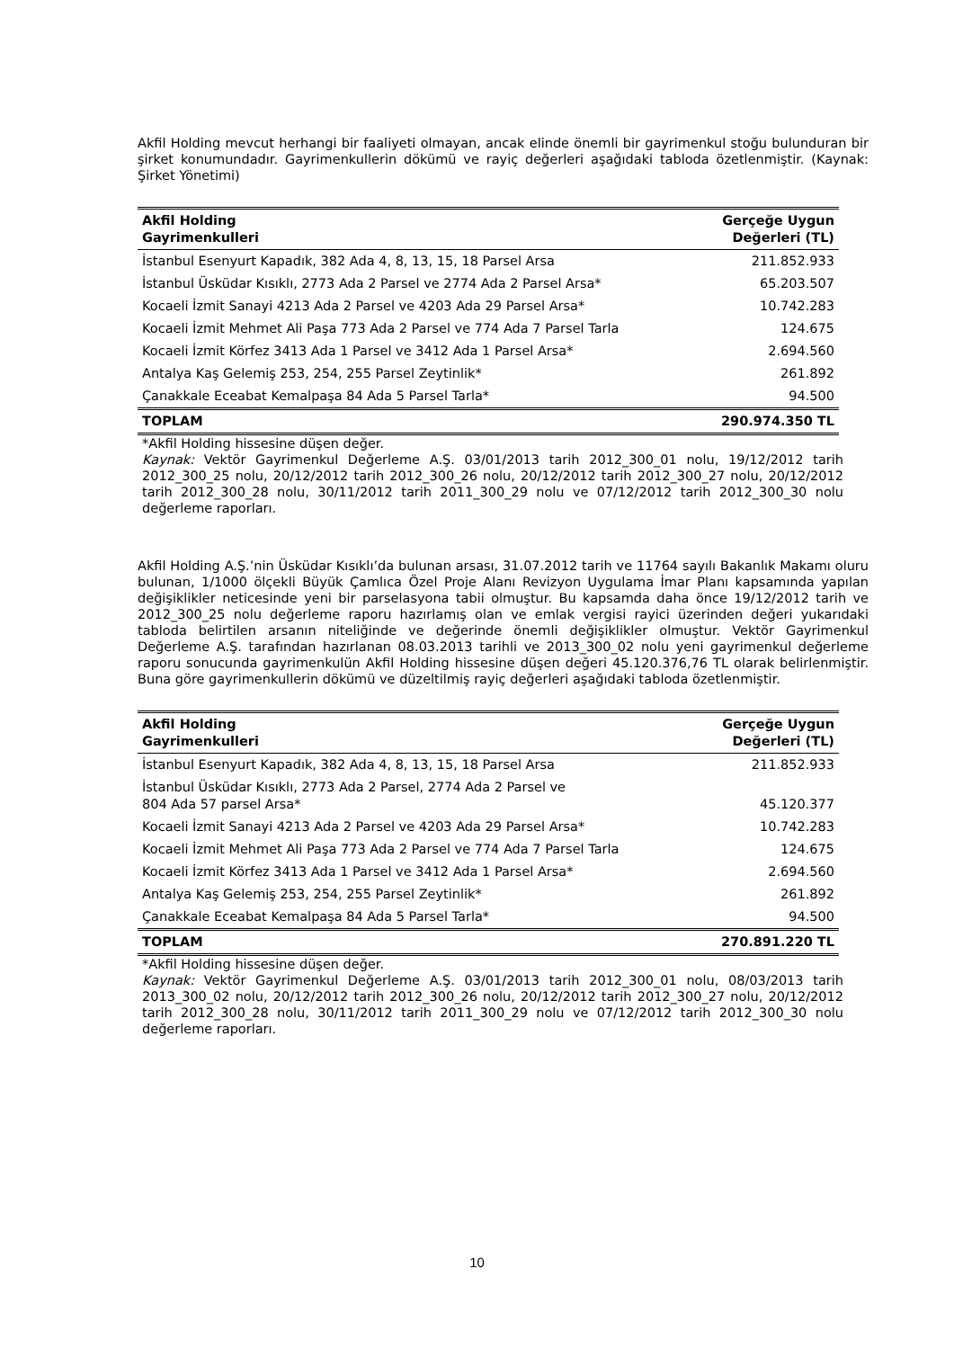Akfil Holding mevcut herhangi bir faaliyeti olmayan, ancak elinde önemli bir gayrimenkul stoğu bulunduran bir şirket konumundadır. Gayrimenkullerin dökümü ve rayiç değerleri aşağıdaki tabloda özetlenmiştir. (Kaynak: Şirket Yönetimi)
| Akfil Holding Gayrimenkulleri | Gerçeğe Uygun Değerleri (TL) |
| --- | --- |
| İstanbul Esenyurt Kapadık, 382 Ada 4, 8, 13, 15, 18 Parsel Arsa | 211.852.933 |
| İstanbul Üsküdar Kısıklı, 2773 Ada 2 Parsel ve 2774 Ada 2 Parsel Arsa* | 65.203.507 |
| Kocaeli İzmit Sanayi 4213 Ada 2 Parsel ve 4203 Ada 29 Parsel Arsa* | 10.742.283 |
| Kocaeli İzmit Mehmet Ali Paşa 773 Ada 2 Parsel ve 774 Ada 7 Parsel Tarla | 124.675 |
| Kocaeli İzmit Körfez 3413 Ada 1 Parsel ve 3412 Ada 1 Parsel Arsa* | 2.694.560 |
| Antalya Kaş Gelemiş 253, 254, 255 Parsel Zeytinlik* | 261.892 |
| Çanakkale Eceabat Kemalpaşa 84 Ada 5 Parsel Tarla* | 94.500 |
| TOPLAM | 290.974.350 TL |
*Akfil Holding hissesine düşen değer.
Kaynak: Vektör Gayrimenkul Değerleme A.Ş. 03/01/2013 tarih 2012_300_01 nolu, 19/12/2012 tarih 2012_300_25 nolu, 20/12/2012 tarih 2012_300_26 nolu, 20/12/2012 tarih 2012_300_27 nolu, 20/12/2012 tarih 2012_300_28 nolu, 30/11/2012 tarih 2011_300_29 nolu ve 07/12/2012 tarih 2012_300_30 nolu değerleme raporları.
Akfil Holding A.Ş.’nin Üsküdar Kısıklı’da bulunan arsası, 31.07.2012 tarih ve 11764 sayılı Bakanlık Makamı oluru bulunan, 1/1000 ölçekli Büyük Çamlıca Özel Proje Alanı Revizyon Uygulama İmar Planı kapsamında yapılan değişiklikler neticesinde yeni bir parselasyona tabii olmuştur. Bu kapsamda daha önce 19/12/2012 tarih ve 2012_300_25 nolu değerleme raporu hazırlamış olan ve emlak vergisi rayici üzerinden değeri yukarıdaki tabloda belirtilen arsanın niteliğinde ve değerinde önemli değişiklikler olmuştur. Vektör Gayrimenkul Değerleme A.Ş. tarafından hazırlanan 08.03.2013 tarihli ve 2013_300_02 nolu yeni gayrimenkul değerleme raporu sonucunda gayrimenkulün Akfil Holding hissesine düşen değeri 45.120.376,76 TL olarak belirlenmiştir. Buna göre gayrimenkullerin dökümü ve düzeltilmiş rayiç değerleri aşağıdaki tabloda özetlenmiştir.
| Akfil Holding Gayrimenkulleri | Gerçeğe Uygun Değerleri (TL) |
| --- | --- |
| İstanbul Esenyurt Kapadık, 382 Ada 4, 8, 13, 15, 18 Parsel Arsa | 211.852.933 |
| İstanbul Üsküdar Kısıklı, 2773 Ada 2 Parsel, 2774 Ada 2 Parsel ve 804 Ada 57 parsel Arsa* | 45.120.377 |
| Kocaeli İzmit Sanayi 4213 Ada 2 Parsel ve 4203 Ada 29 Parsel Arsa* | 10.742.283 |
| Kocaeli İzmit Mehmet Ali Paşa 773 Ada 2 Parsel ve 774 Ada 7 Parsel Tarla | 124.675 |
| Kocaeli İzmit Körfez 3413 Ada 1 Parsel ve 3412 Ada 1 Parsel Arsa* | 2.694.560 |
| Antalya Kaş Gelemiş 253, 254, 255 Parsel Zeytinlik* | 261.892 |
| Çanakkale Eceabat Kemalpaşa 84 Ada 5 Parsel Tarla* | 94.500 |
| TOPLAM | 270.891.220 TL |
*Akfil Holding hissesine düşen değer.
Kaynak: Vektör Gayrimenkul Değerleme A.Ş. 03/01/2013 tarih 2012_300_01 nolu, 08/03/2013 tarih 2013_300_02 nolu, 20/12/2012 tarih 2012_300_26 nolu, 20/12/2012 tarih 2012_300_27 nolu, 20/12/2012 tarih 2012_300_28 nolu, 30/11/2012 tarih 2011_300_29 nolu ve 07/12/2012 tarih 2012_300_30 nolu değerleme raporları.
10